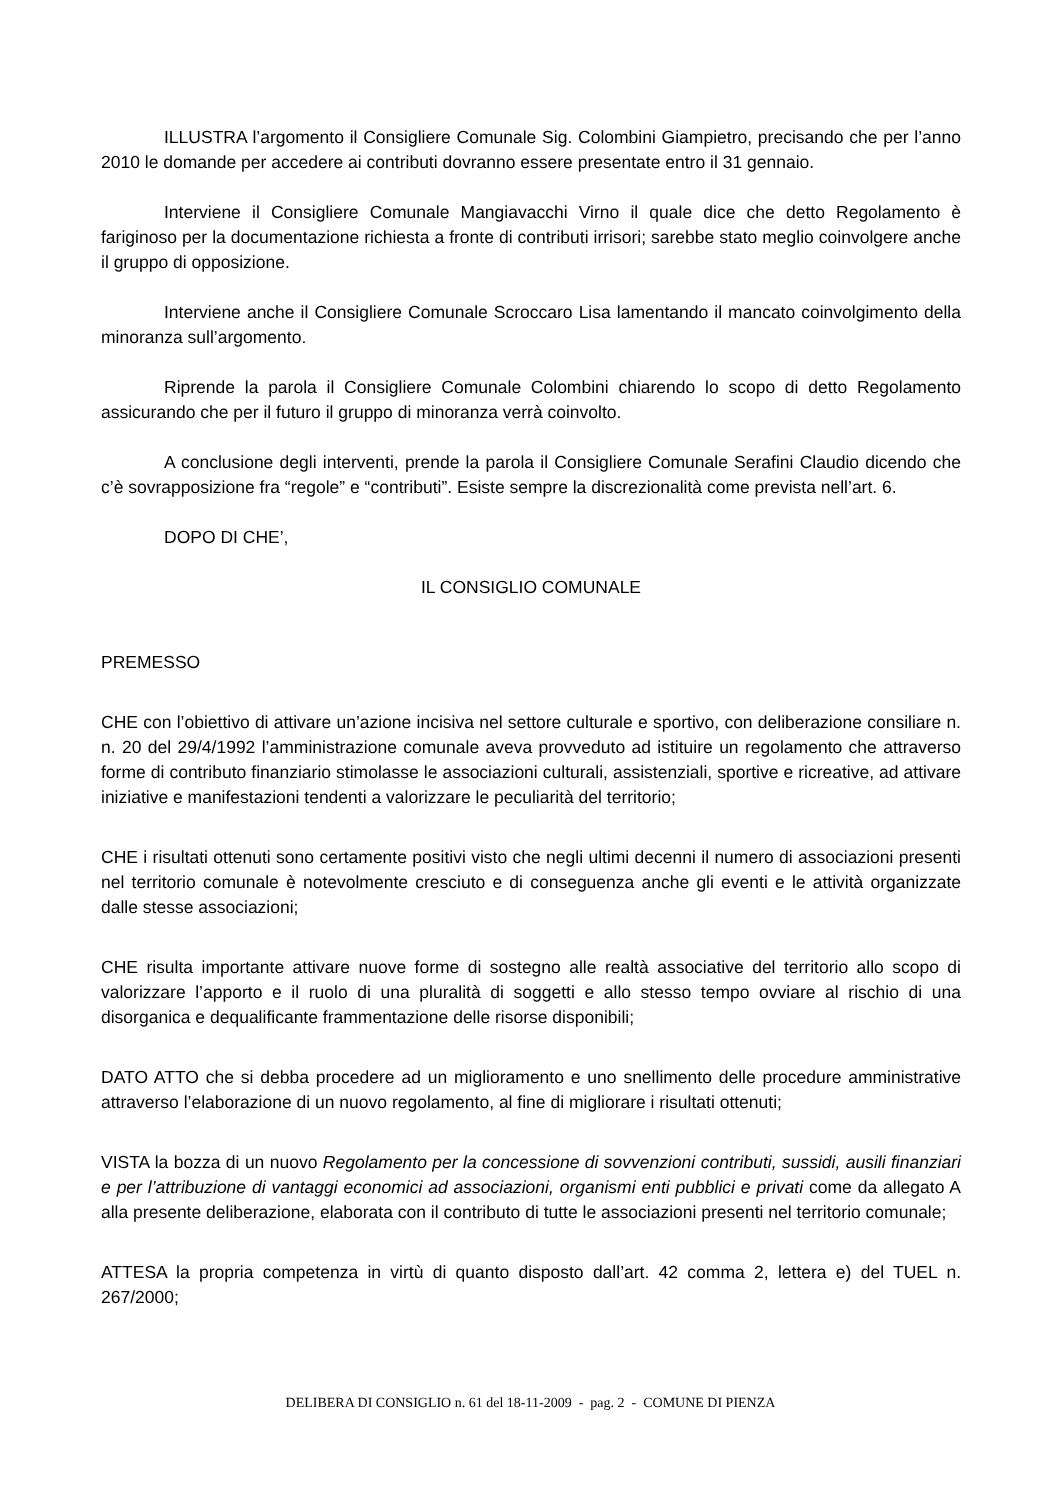ILLUSTRA l’argomento il Consigliere Comunale Sig. Colombini Giampietro, precisando che per l’anno 2010 le domande per accedere ai contributi dovranno essere presentate entro il 31 gennaio.
Interviene il Consigliere Comunale Mangiavacchi Virno il quale dice che detto Regolamento è fariginoso per la documentazione richiesta a fronte di contributi irrisori; sarebbe stato meglio coinvolgere anche il gruppo di opposizione.
Interviene anche il Consigliere Comunale Scroccaro Lisa lamentando il mancato coinvolgimento della minoranza sull’argomento.
Riprende la parola il Consigliere Comunale Colombini chiarendo lo scopo di detto Regolamento assicurando che per il futuro il gruppo di minoranza verrà coinvolto.
A conclusione degli interventi, prende la parola il Consigliere Comunale Serafini Claudio dicendo che c’è sovrapposizione fra “regole” e “contributi”. Esiste sempre la discrezionalità come prevista nell’art. 6.
DOPO DI CHE’,
IL CONSIGLIO COMUNALE
PREMESSO
CHE con l’obiettivo di attivare un’azione incisiva nel settore culturale e sportivo, con deliberazione consiliare n. n. 20 del 29/4/1992 l’amministrazione comunale aveva provveduto ad istituire un regolamento che attraverso forme di contributo finanziario stimolasse le associazioni culturali, assistenziali, sportive e ricreative, ad attivare iniziative e manifestazioni tendenti a valorizzare le peculiarità del territorio;
CHE i risultati ottenuti sono certamente positivi visto che negli ultimi decenni il numero di associazioni presenti nel territorio comunale è notevolmente cresciuto e di conseguenza anche gli eventi e le attività organizzate dalle stesse associazioni;
CHE risulta importante attivare nuove forme di sostegno alle realtà associative del territorio allo scopo di valorizzare l’apporto e il ruolo di una pluralità di soggetti e allo stesso tempo ovviare al rischio di una disorganica e dequalificante frammentazione delle risorse disponibili;
DATO ATTO che si debba procedere ad un miglioramento e uno snellimento delle procedure amministrative attraverso l’elaborazione di un nuovo regolamento, al fine di migliorare i risultati ottenuti;
VISTA la bozza di un nuovo Regolamento per la concessione di sovvenzioni contributi, sussidi, ausili finanziari e per l’attribuzione di vantaggi economici ad associazioni, organismi enti pubblici e privati come da allegato A alla presente deliberazione, elaborata con il contributo di tutte le associazioni presenti nel territorio comunale;
ATTESA la propria competenza in virtù di quanto disposto dall’art. 42 comma 2, lettera e) del TUEL n. 267/2000;
DELIBERA DI CONSIGLIO n. 61 del 18-11-2009 - pag. 2 - COMUNE DI PIENZA